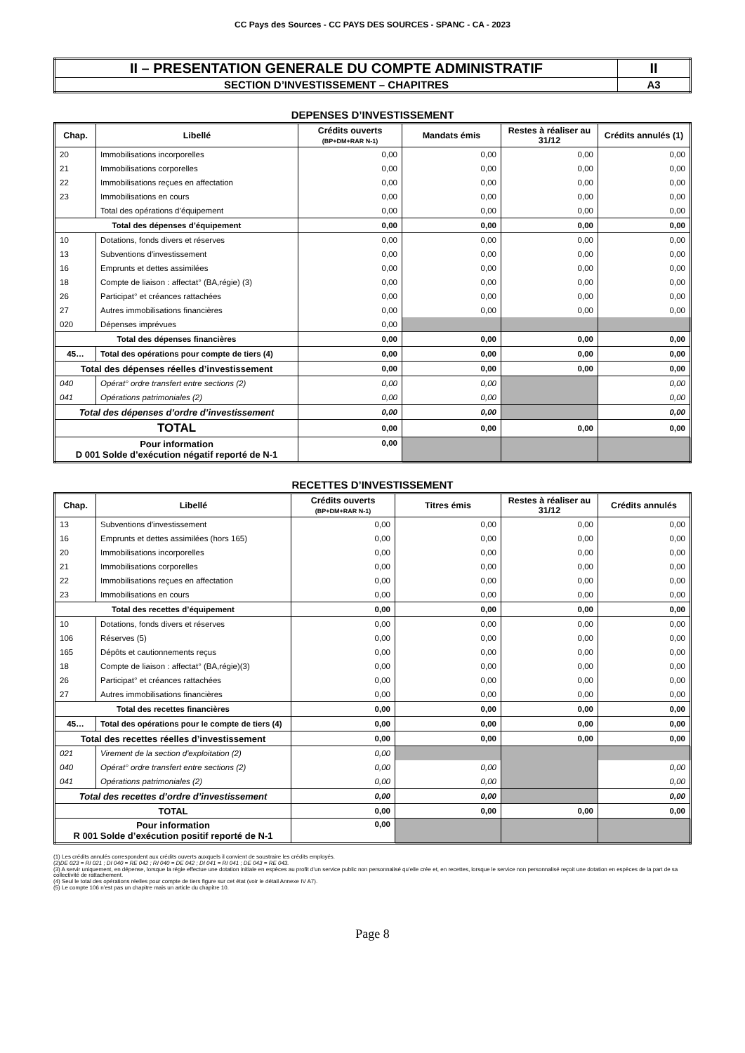CC Pays des Sources - CC PAYS DES SOURCES - SPANC - CA - 2023
| II – PRESENTATION GENERALE DU COMPTE ADMINISTRATIF | II |
| SECTION D’INVESTISSEMENT – CHAPITRES | A3 |
DEPENSES D’INVESTISSEMENT
| Chap. | Libellé | Crédits ouverts (BP+DM+RAR N-1) | Mandats émis | Restes à réaliser au 31/12 | Crédits annulés (1) |
| --- | --- | --- | --- | --- | --- |
| 20 | Immobilisations incorporelles | 0,00 | 0,00 | 0,00 | 0,00 |
| 21 | Immobilisations corporelles | 0,00 | 0,00 | 0,00 | 0,00 |
| 22 | Immobilisations reçues en affectation | 0,00 | 0,00 | 0,00 | 0,00 |
| 23 | Immobilisations en cours | 0,00 | 0,00 | 0,00 | 0,00 |
| | Total des opérations d’équipement | 0,00 | 0,00 | 0,00 | 0,00 |
| Total des dépenses d’équipement | | 0,00 | 0,00 | 0,00 | 0,00 |
| 10 | Dotations, fonds divers et réserves | 0,00 | 0,00 | 0,00 | 0,00 |
| 13 | Subventions d'investissement | 0,00 | 0,00 | 0,00 | 0,00 |
| 16 | Emprunts et dettes assimilées | 0,00 | 0,00 | 0,00 | 0,00 |
| 18 | Compte de liaison : affectat° (BA,régie) (3) | 0,00 | 0,00 | 0,00 | 0,00 |
| 26 | Participat° et créances rattachées | 0,00 | 0,00 | 0,00 | 0,00 |
| 27 | Autres immobilisations financières | 0,00 | 0,00 | 0,00 | 0,00 |
| 020 | Dépenses imprévues | 0,00 | | | |
| Total des dépenses financières | | 0,00 | 0,00 | 0,00 | 0,00 |
| 45… | Total des opérations pour compte de tiers (4) | 0,00 | 0,00 | 0,00 | 0,00 |
| Total des dépenses réelles d’investissement | | 0,00 | 0,00 | 0,00 | 0,00 |
| 040 | Opérat° ordre transfert entre sections (2) | 0,00 | 0,00 | | 0,00 |
| 041 | Opérations patrimoniales (2) | 0,00 | 0,00 | | 0,00 |
| Total des dépenses d’ordre d’investissement | | 0,00 | 0,00 | | 0,00 |
| TOTAL | | 0,00 | 0,00 | 0,00 | 0,00 |
| Pour information D 001 Solde d’exécution négatif reporté de N-1 | | 0,00 | | | |
RECETTES D’INVESTISSEMENT
| Chap. | Libellé | Crédits ouverts (BP+DM+RAR N-1) | Titres émis | Restes à réaliser au 31/12 | Crédits annulés |
| --- | --- | --- | --- | --- | --- |
| 13 | Subventions d'investissement | 0,00 | 0,00 | 0,00 | 0,00 |
| 16 | Emprunts et dettes assimilées (hors 165) | 0,00 | 0,00 | 0,00 | 0,00 |
| 20 | Immobilisations incorporelles | 0,00 | 0,00 | 0,00 | 0,00 |
| 21 | Immobilisations corporelles | 0,00 | 0,00 | 0,00 | 0,00 |
| 22 | Immobilisations reçues en affectation | 0,00 | 0,00 | 0,00 | 0,00 |
| 23 | Immobilisations en cours | 0,00 | 0,00 | 0,00 | 0,00 |
| Total des recettes d’équipement | | 0,00 | 0,00 | 0,00 | 0,00 |
| 10 | Dotations, fonds divers et réserves | 0,00 | 0,00 | 0,00 | 0,00 |
| 106 | Réserves (5) | 0,00 | 0,00 | 0,00 | 0,00 |
| 165 | Dépôts et cautionnements reçus | 0,00 | 0,00 | 0,00 | 0,00 |
| 18 | Compte de liaison : affectat° (BA,régie)(3) | 0,00 | 0,00 | 0,00 | 0,00 |
| 26 | Participat° et créances rattachées | 0,00 | 0,00 | 0,00 | 0,00 |
| 27 | Autres immobilisations financières | 0,00 | 0,00 | 0,00 | 0,00 |
| Total des recettes financières | | 0,00 | 0,00 | 0,00 | 0,00 |
| 45… | Total des opérations pour le compte de tiers (4) | 0,00 | 0,00 | 0,00 | 0,00 |
| Total des recettes réelles d’investissement | | 0,00 | 0,00 | 0,00 | 0,00 |
| 021 | Virement de la section d'exploitation (2) | 0,00 | | | |
| 040 | Opérat° ordre transfert entre sections (2) | 0,00 | 0,00 | | 0,00 |
| 041 | Opérations patrimoniales (2) | 0,00 | 0,00 | | 0,00 |
| Total des recettes d’ordre d’investissement | | 0,00 | 0,00 | | 0,00 |
| TOTAL | | 0,00 | 0,00 | 0,00 | 0,00 |
| Pour information R 001 Solde d’exécution positif reporté de N-1 | | 0,00 | | | |
(1) Les crédits annulés correspondent aux crédits ouverts auxquels il convient de soustraire les crédits employés.
(2)DE 023 = RI 021 ; DI 040 = RE 042 ; RI 040 = DE 042 ; DI 041 = RI 041 ; DE 043 = RE 043.
(3) A servir uniquement, en dépense, lorsque la régie effectue une dotation initiale en espèces au profit d’un service public non personnalisé qu’elle crée et, en recettes, lorsque le service non personnalisé reçoit une dotation en espèces de la part de sa collectivité de rattachement.
(4) Seul le total des opérations réelles pour compte de tiers figure sur cet état (voir le détail Annexe IV A7).
(5) Le compte 106 n’est pas un chapitre mais un article du chapitre 10.
Page 8